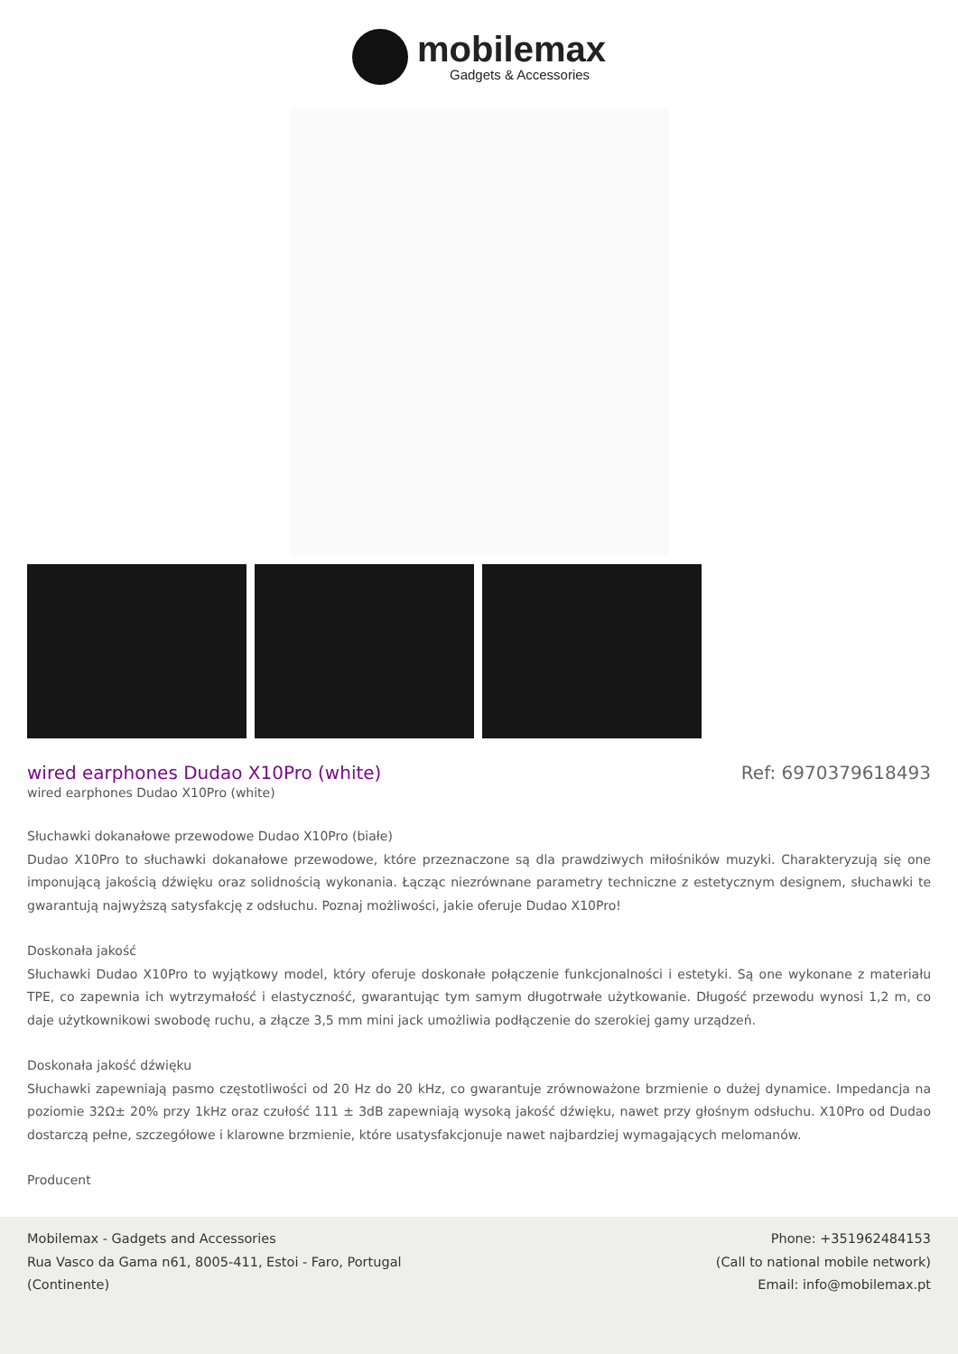mobilemax
Gadgets & Accessories
wired earphones Dudao X10Pro (white)
Ref: 6970379618493
wired earphones Dudao X10Pro (white)
Słuchawki dokanałowe przewodowe Dudao X10Pro (białe)
Dudao X10Pro to słuchawki dokanałowe przewodowe, które przeznaczone są dla prawdziwych miłośników muzyki. Charakteryzują się one imponującą jakością dźwięku oraz solidnością wykonania. Łącząc niezrównane parametry techniczne z estetycznym designem, słuchawki te gwarantują najwyższą satysfakcję z odsłuchu. Poznaj możliwości, jakie oferuje Dudao X10Pro!
Doskonała jakość
Słuchawki Dudao X10Pro to wyjątkowy model, który oferuje doskonałe połączenie funkcjonalności i estetyki. Są one wykonane z materiału TPE, co zapewnia ich wytrzymałość i elastyczność, gwarantując tym samym długotrwałe użytkowanie. Długość przewodu wynosi 1,2 m, co daje użytkownikowi swobodę ruchu, a złącze 3,5 mm mini jack umożliwia podłączenie do szerokiej gamy urządzeń.
Doskonała jakość dźwięku
Słuchawki zapewniają pasmo częstotliwości od 20 Hz do 20 kHz, co gwarantuje zrównoważone brzmienie o dużej dynamice. Impedancja na poziomie 32Ω± 20% przy 1kHz oraz czułość 111 ± 3dB zapewniają wysoką jakość dźwięku, nawet przy głośnym odsłuchu. X10Pro od Dudao dostarczą pełne, szczegółowe i klarowne brzmienie, które usatysfakcjonuje nawet najbardziej wymagających melomanów.
Producent
Mobilemax - Gadgets and Accessories
Rua Vasco da Gama n61, 8005-411, Estoi - Faro, Portugal
(Continente)
Phone: +351962484153
(Call to national mobile network)
Email: info@mobilemax.pt